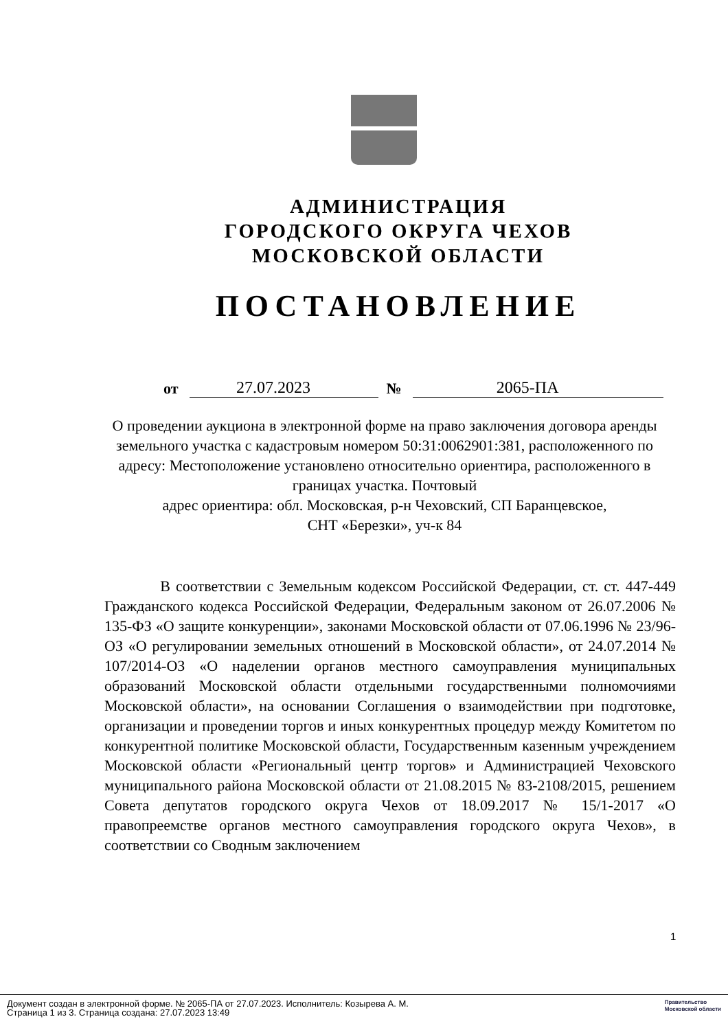АДМИНИСТРАЦИЯ
ГОРОДСКОГО ОКРУГА ЧЕХОВ
МОСКОВСКОЙ ОБЛАСТИ
ПОСТАНОВЛЕНИЕ
от 27.07.2023 № 2065-ПА
О проведении аукциона в электронной форме на право заключения договора аренды земельного участка с кадастровым номером 50:31:0062901:381, расположенного по адресу: Местоположение установлено относительно ориентира, расположенного в границах участка. Почтовый
адрес ориентира: обл. Московская, р-н Чеховский, СП Баранцевское,
СНТ «Березки», уч-к 84
В соответствии с Земельным кодексом Российской Федерации, ст. ст. 447-449 Гражданского кодекса Российской Федерации, Федеральным законом от 26.07.2006 № 135-ФЗ «О защите конкуренции», законами Московской области от 07.06.1996 № 23/96-ОЗ «О регулировании земельных отношений в Московской области», от 24.07.2014 № 107/2014-ОЗ «О наделении органов местного самоуправления муниципальных образований Московской области отдельными государственными полномочиями Московской области», на основании Соглашения о взаимодействии при подготовке, организации и проведении торгов и иных конкурентных процедур между Комитетом по конкурентной политике Московской области, Государственным казенным учреждением Московской области «Региональный центр торгов» и Администрацией Чеховского муниципального района Московской области от 21.08.2015 № 83-2108/2015, решением Совета депутатов городского округа Чехов от 18.09.2017 № 15/1-2017 «О правопреемстве органов местного самоуправления городского округа Чехов», в соответствии со Сводным заключением
1
Документ создан в электронной форме. № 2065-ПА от 27.07.2023. Исполнитель: Козырева А. М.
Страница 1 из 3. Страница создана: 27.07.2023 13:49
Правительство
Московской области